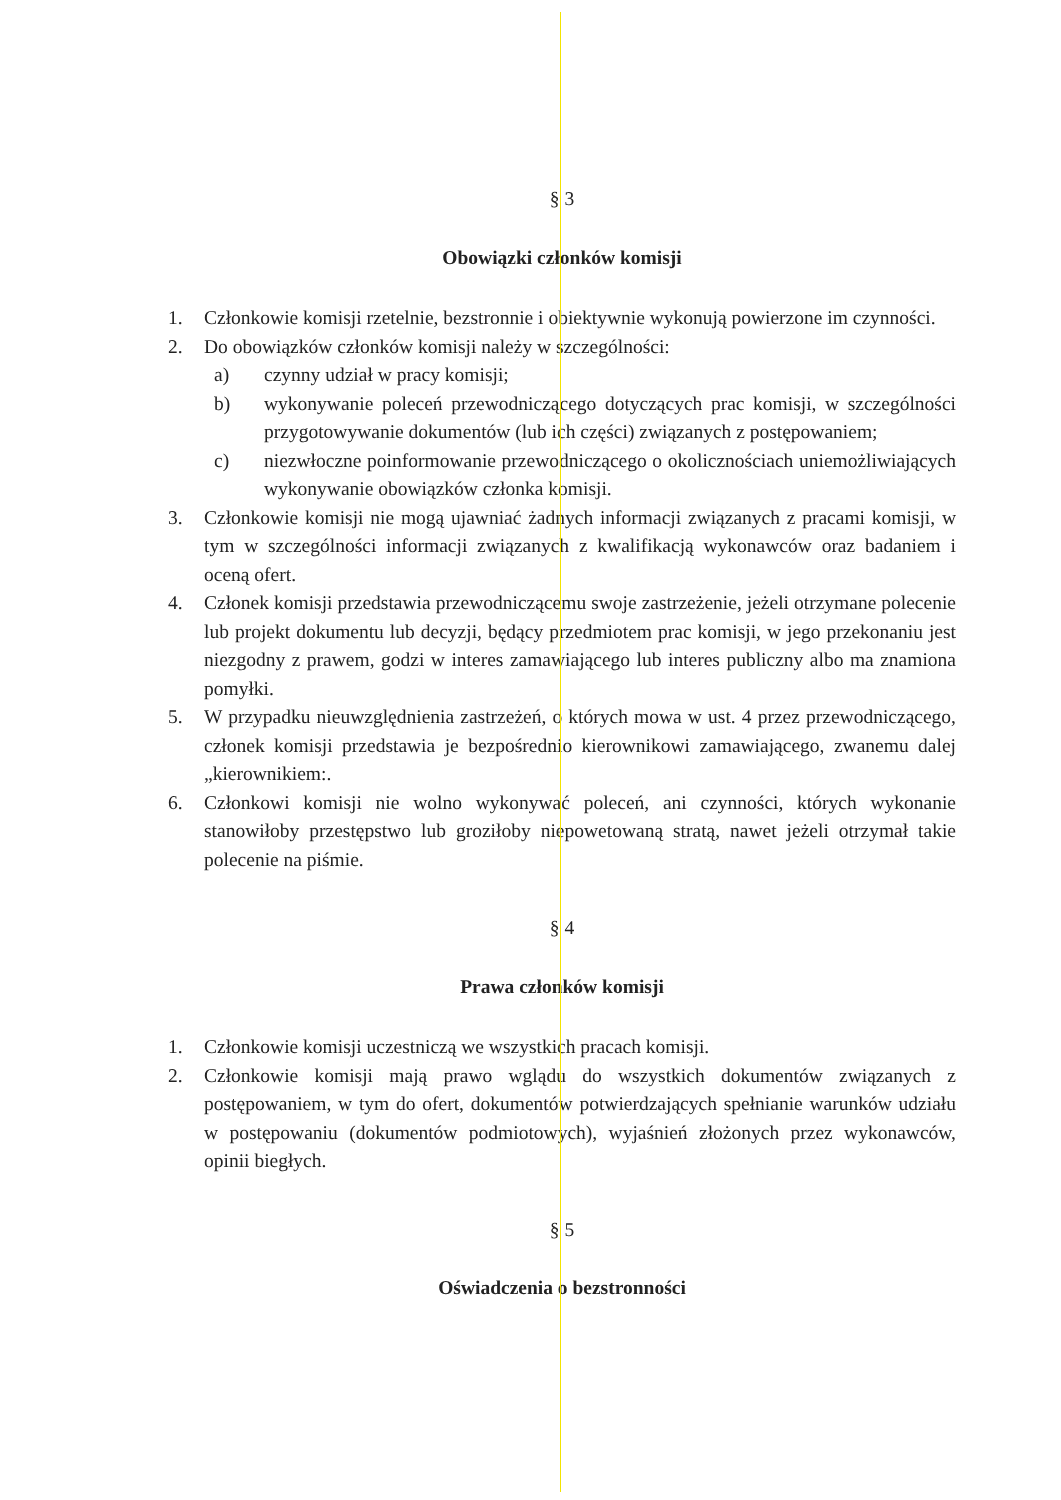§ 3
Obowiązki członków komisji
1. Członkowie komisji rzetelnie, bezstronnie i obiektywnie wykonują powierzone im czynności.
2. Do obowiązków członków komisji należy w szczególności:
a) czynny udział w pracy komisji;
b) wykonywanie poleceń przewodniczącego dotyczących prac komisji, w szczególności przygotowywanie dokumentów (lub ich części) związanych z postępowaniem;
c) niezwłoczne poinformowanie przewodniczącego o okolicznościach uniemożliwiających wykonywanie obowiązków członka komisji.
3. Członkowie komisji nie mogą ujawniać żadnych informacji związanych z pracami komisji, w tym w szczególności informacji związanych z kwalifikacją wykonawców oraz badaniem i oceną ofert.
4. Członek komisji przedstawia przewodniczącemu swoje zastrzeżenie, jeżeli otrzymane polecenie lub projekt dokumentu lub decyzji, będący przedmiotem prac komisji, w jego przekonaniu jest niezgodny z prawem, godzi w interes zamawiającego lub interes publiczny albo ma znamiona pomyłki.
5. W przypadku nieuwzględnienia zastrzeżeń, o których mowa w ust. 4 przez przewodniczącego, członek komisji przedstawia je bezpośrednio kierownikowi zamawiającego, zwanemu dalej „kierownikiem:.
6. Członkowi komisji nie wolno wykonywać poleceń, ani czynności, których wykonanie stanowiłoby przestępstwo lub groziłoby niepowetowaną stratą, nawet jeżeli otrzymał takie polecenie na piśmie.
§ 4
Prawa członków komisji
1. Członkowie komisji uczestniczą we wszystkich pracach komisji.
2. Członkowie komisji mają prawo wglądu do wszystkich dokumentów związanych z postępowaniem, w tym do ofert, dokumentów potwierdzających spełnianie warunków udziału w postępowaniu (dokumentów podmiotowych), wyjaśnień złożonych przez wykonawców, opinii biegłych.
§ 5
Oświadczenia o bezstronności